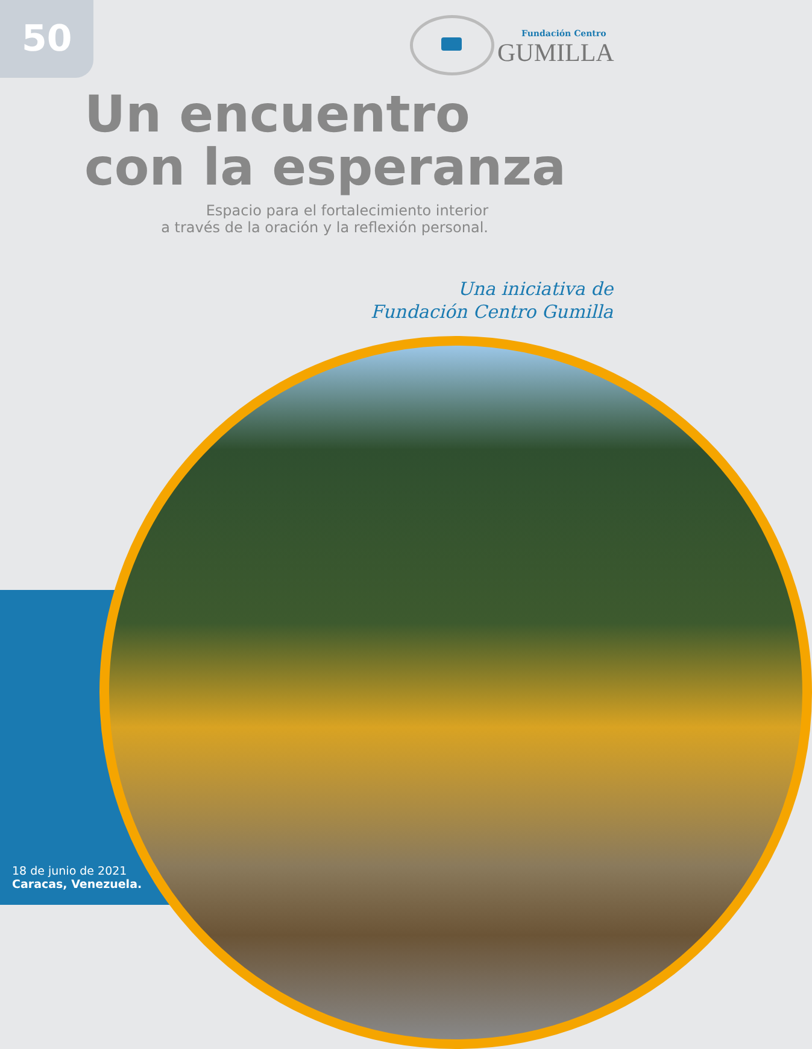50
Fundación Centro
GUMILLA
Un encuentro
con la esperanza
Espacio para el fortalecimiento interior
a través de la oración y la reflexión personal.
Una iniciativa de
Fundación Centro Gumilla
18 de junio de 2021
Caracas, Venezuela.